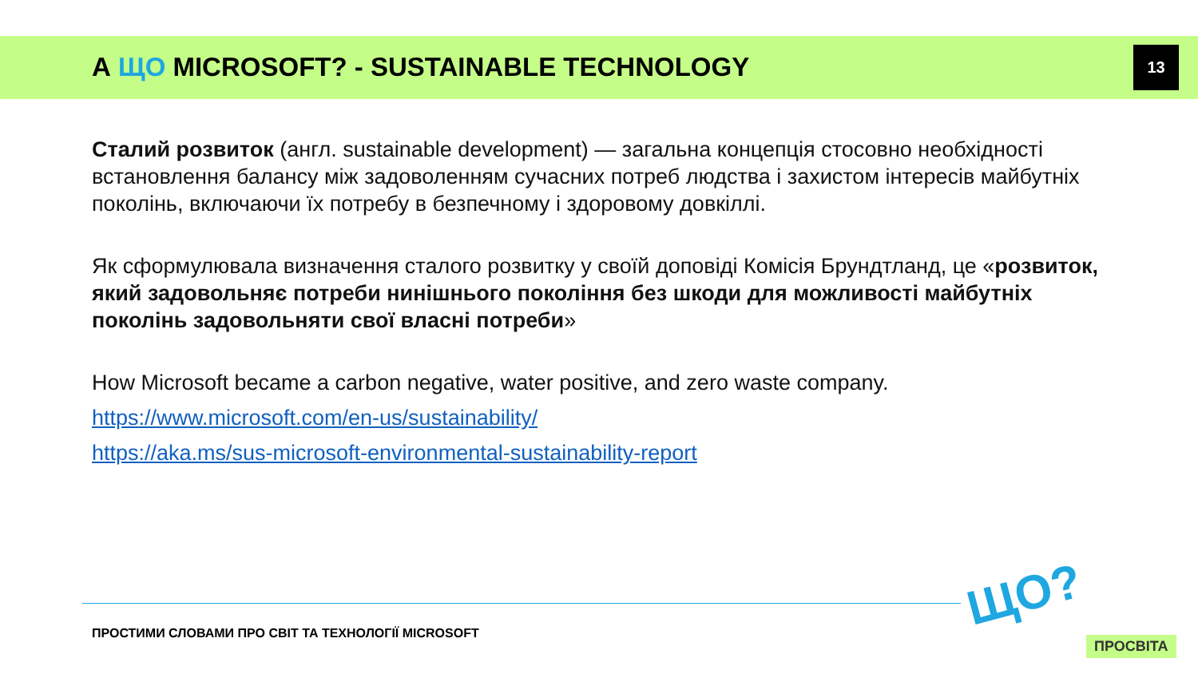А ЩО MICROSOFT? - SUSTAINABLE TECHNOLOGY
13
Сталий розвиток (англ. sustainable development) — загальна концепція стосовно необхідності встановлення балансу між задоволенням сучасних потреб людства і захистом інтересів майбутніх поколінь, включаючи їх потребу в безпечному і здоровому довкіллі.
Як сформулювала визначення сталого розвитку у своїй доповіді Комісія Брундтланд, це «розвиток, який задовольняє потреби нинішнього покоління без шкоди для можливості майбутніх поколінь задовольняти свої власні потреби»
How Microsoft became a carbon negative, water positive, and zero waste company.
https://www.microsoft.com/en-us/sustainability/
https://aka.ms/sus-microsoft-environmental-sustainability-report
ПРОСТИМИ СЛОВАМИ ПРО СВІТ ТА ТЕХНОЛОГІЇ MICROSOFT
ЩО?
ПРОСВІТА